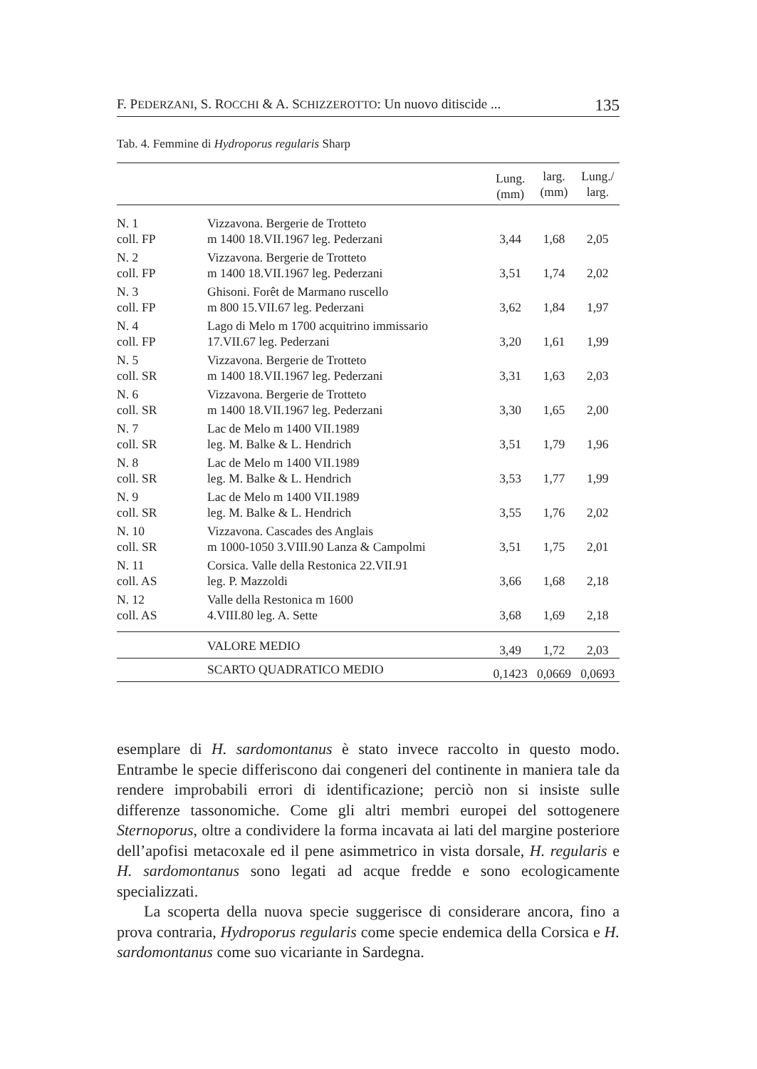F. PEDERZANI, S. ROCCHI & A. SCHIZZEROTTO: Un nuovo ditiscide ... 135
Tab. 4. Femmine di Hydroporus regularis Sharp
| | | Lung. (mm) | larg. (mm) | Lung./ larg. |
| --- | --- | --- | --- | --- |
| N. 1 coll. FP | Vizzavona. Bergerie de Trotteto m 1400 18.VII.1967 leg. Pederzani | 3,44 | 1,68 | 2,05 |
| N. 2 coll. FP | Vizzavona. Bergerie de Trotteto m 1400 18.VII.1967 leg. Pederzani | 3,51 | 1,74 | 2,02 |
| N. 3 coll. FP | Ghisoni. Forêt de Marmano ruscello m 800 15.VII.67 leg. Pederzani | 3,62 | 1,84 | 1,97 |
| N. 4 coll. FP | Lago di Melo m 1700 acquitrino immissario 17.VII.67 leg. Pederzani | 3,20 | 1,61 | 1,99 |
| N. 5 coll. SR | Vizzavona. Bergerie de Trotteto m 1400 18.VII.1967 leg. Pederzani | 3,31 | 1,63 | 2,03 |
| N. 6 coll. SR | Vizzavona. Bergerie de Trotteto m 1400 18.VII.1967 leg. Pederzani | 3,30 | 1,65 | 2,00 |
| N. 7 coll. SR | Lac de Melo m 1400 VII.1989 leg. M. Balke & L. Hendrich | 3,51 | 1,79 | 1,96 |
| N. 8 coll. SR | Lac de Melo m 1400 VII.1989 leg. M. Balke & L. Hendrich | 3,53 | 1,77 | 1,99 |
| N. 9 coll. SR | Lac de Melo m 1400 VII.1989 leg. M. Balke & L. Hendrich | 3,55 | 1,76 | 2,02 |
| N. 10 coll. SR | Vizzavona. Cascades des Anglais m 1000-1050 3.VIII.90 Lanza & Campolmi | 3,51 | 1,75 | 2,01 |
| N. 11 coll. AS | Corsica. Valle della Restonica 22.VII.91 leg. P. Mazzoldi | 3,66 | 1,68 | 2,18 |
| N. 12 coll. AS | Valle della Restonica m 1600 4.VIII.80 leg. A. Sette | 3,68 | 1,69 | 2,18 |
| | VALORE MEDIO | 3,49 | 1,72 | 2,03 |
| | SCARTO QUADRATICO MEDIO | 0,1423 | 0,0669 | 0,0693 |
esemplare di H. sardomontanus è stato invece raccolto in questo modo. Entrambe le specie differiscono dai congeneri del continente in maniera tale da rendere improbabili errori di identificazione; perciò non si insiste sulle differenze tassonomiche. Come gli altri membri europei del sottogenere Sternoporus, oltre a condividere la forma incavata ai lati del margine posteriore dell’apofisi metacoxale ed il pene asimmetrico in vista dorsale, H. regularis e H. sardomontanus sono legati ad acque fredde e sono ecologicamente specializzati.
La scoperta della nuova specie suggerisce di considerare ancora, fino a prova contraria, Hydroporus regularis come specie endemica della Corsica e H. sardomontanus come suo vicariante in Sardegna.